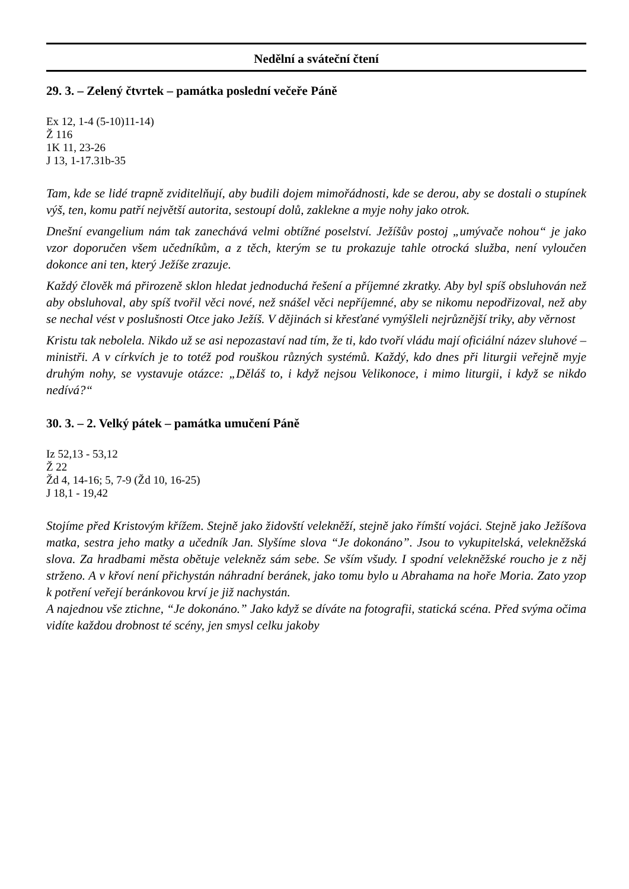Nedělní a sváteční čtení
29. 3. – Zelený čtvrtek – památka poslední večeře Páně
Ex 12, 1-4 (5-10)11-14)
Ž 116
1K 11, 23-26
J 13, 1-17.31b-35
Tam, kde se lidé trapně zviditelňují, aby budili dojem mimořádnosti, kde se derou, aby se dostali o stupínek výš, ten, komu patří největší autorita, sestoupí dolů, zaklekne a myje nohy jako otrok.
Dnešní evangelium nám tak zanechává velmi obtížné poselství. Ježíšův postoj „umývače nohou“ je jako vzor doporučen všem učedníkům, a z těch, kterým se tu prokazuje tahle otrocká služba, není vyloučen dokonce ani ten, který Ježíše zrazuje.
Každý člověk má přirozeně sklon hledat jednoduchá řešení a příjemné zkratky. Aby byl spíš obsluhován než aby obsluhoval, aby spíš tvořil věci nové, než snášel věci nepříjemné, aby se nikomu nepodřizoval, než aby se nechal vést v poslušnosti Otce jako Ježíš. V dějinách si křesťané vymýšleli nejrůznější triky, aby věrnost
Kristu tak nebolela. Nikdo už se asi nepozastaví nad tím, že ti, kdo tvoří vládu mají oficiální název sluhové – ministři. A v církvích je to totéž pod rouškou různých systémů. Každý, kdo dnes při liturgii veřejně myje druhým nohy, se vystavuje otázce: „Děláš to, i když nejsou Velikonoce, i mimo liturgii, i když se nikdo nedívá?“
30. 3. – 2. Velký pátek – památka umučení Páně
Iz 52,13 - 53,12
Ž 22
Žd 4, 14-16; 5, 7-9 (Žd 10, 16-25)
J 18,1 - 19,42
Stojíme před Kristovým křížem. Stejně jako židovští velekněží, stejně jako římští vojáci. Stejně jako Ježíšova matka, sestra jeho matky a učedník Jan. Slyšíme slova “Je dokonáno”. Jsou to vykupitelská, velekněžská slova. Za hradbami města obětuje velekněz sám sebe. Se vším všudy. I spodní velekněžské roucho je z něj strženo. A v křoví není přichystán náhradní beránek, jako tomu bylo u Abrahama na hoře Moria. Zato yzop k potření veřejí beránkovou krví je již nachystán.
A najednou vše ztichne, “Je dokonáno.” Jako když se díváte na fotografii, statická scéna. Před svýma očima vidíte každou drobnost té scény, jen smysl celku jakoby